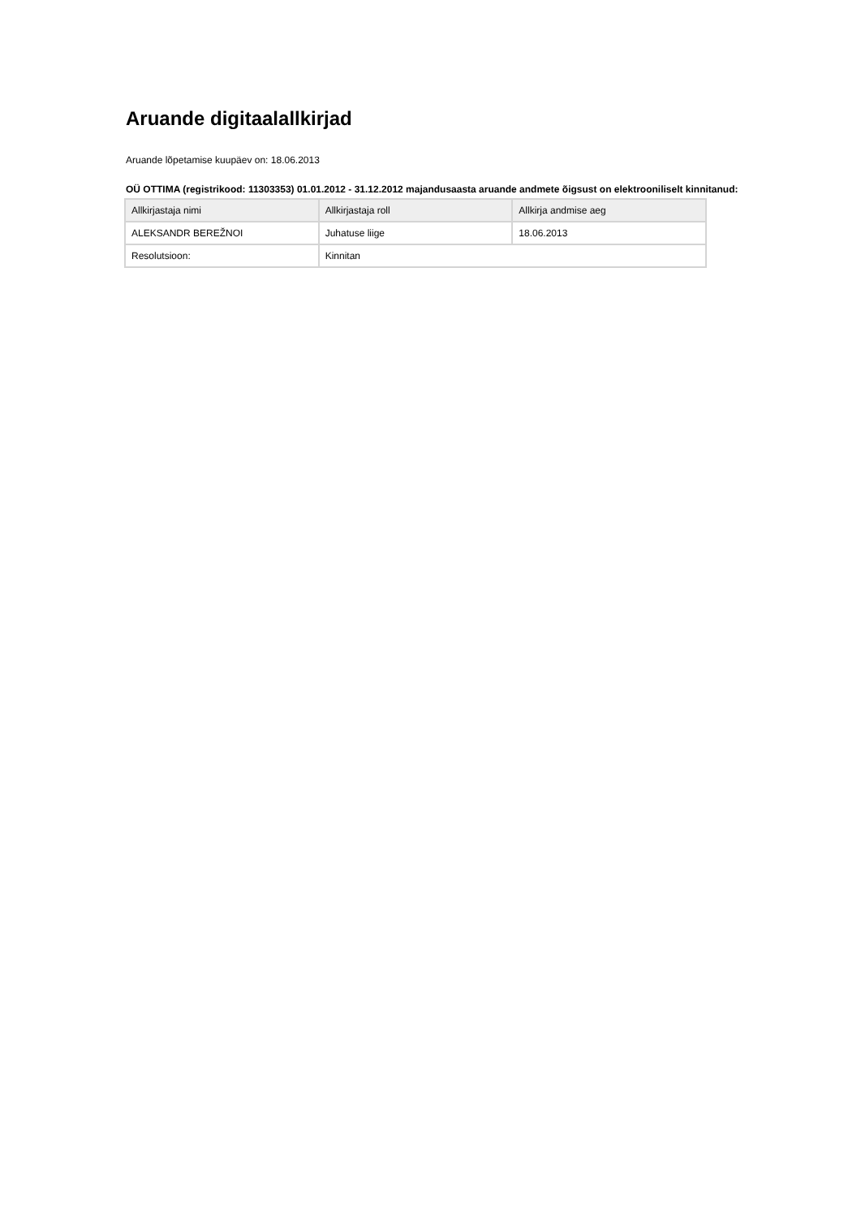Aruande digitaalallkirjad
Aruande lõpetamise kuupäev on: 18.06.2013
OÜ OTTIMA (registrikood: 11303353) 01.01.2012 - 31.12.2012 majandusaasta aruande andmete õigsust on elektrooniliselt kinnitanud:
| Allkirjastaja nimi | Allkirjastaja roll | Allkirja andmise aeg |
| --- | --- | --- |
| ALEKSANDR BEREŽNOI | Juhatuse liige | 18.06.2013 |
| Resolutsioon: | Kinnitan | |